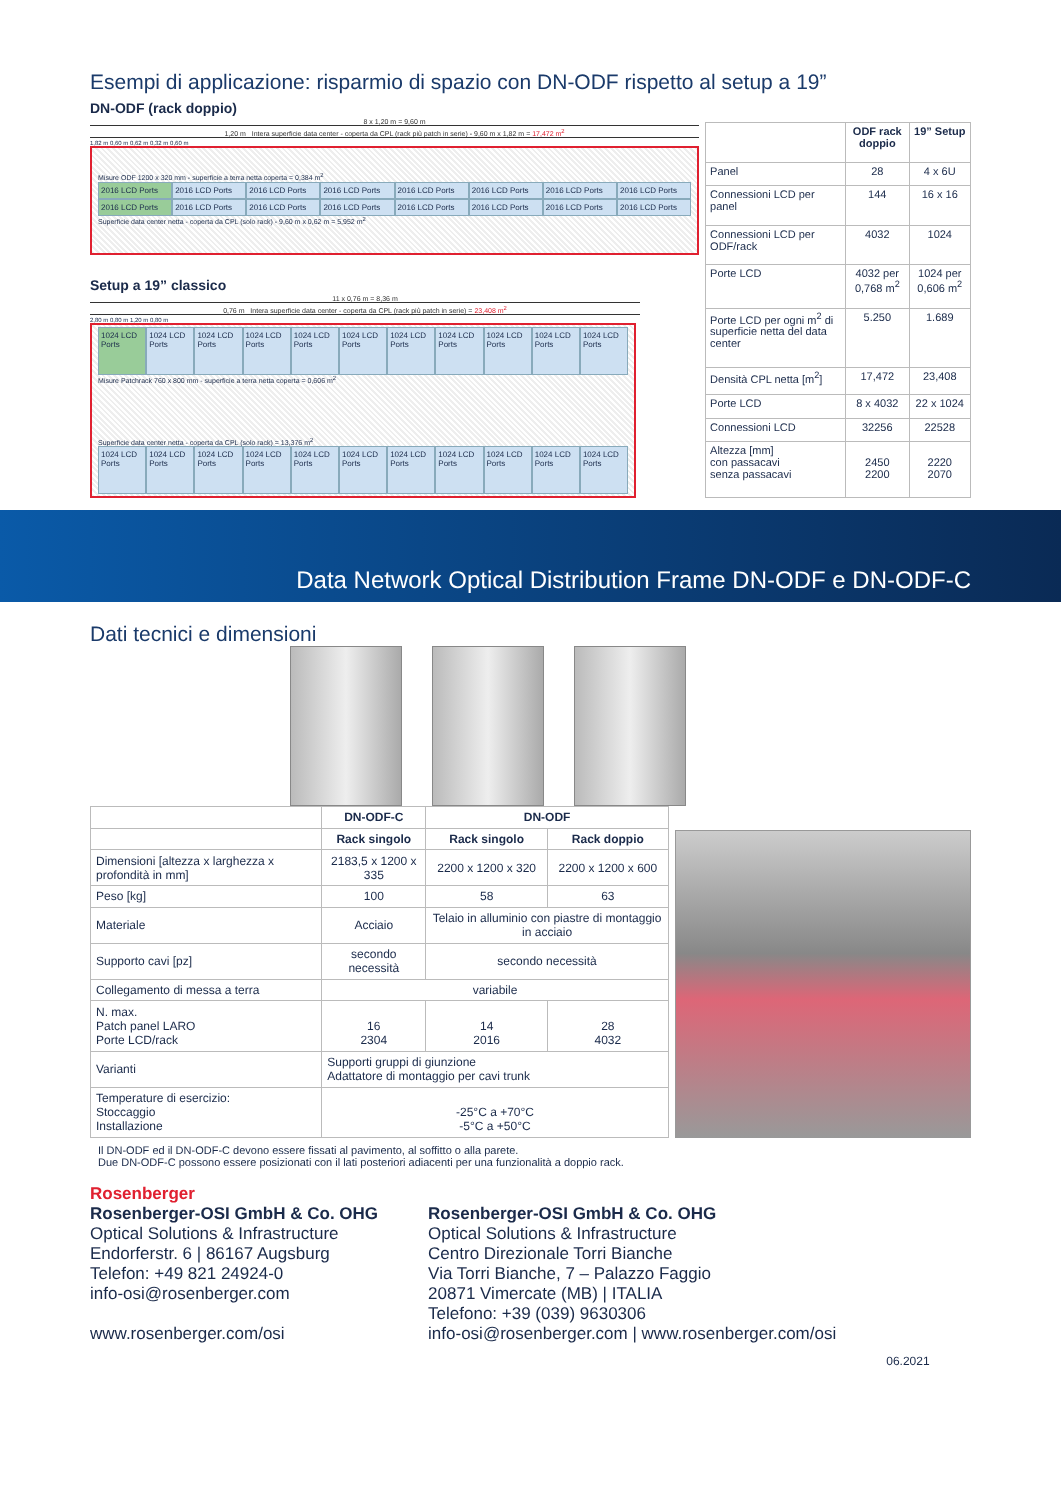Esempi di applicazione: risparmio di spazio con DN-ODF rispetto al setup a 19”
DN-ODF (rack doppio)
8 x 1,20 m = 9,60 m
1,20 m Intera superficie data center - coperta da CPL (rack più patch in serie) - 9,60 m x 1,82 m = 17,472 m<sup>2</sup>
1,82 m 0,60 m 0,62 m 0,32 m 0,60 m
Misure ODF 1200 x 320 mm - superficie a terra netta coperta = 0,384 m<sup>2</sup>
2016 LCD Ports 2016 LCD Ports 2016 LCD Ports 2016 LCD Ports 2016 LCD Ports 2016 LCD Ports 2016 LCD Ports 2016 LCD Ports
2016 LCD Ports 2016 LCD Ports 2016 LCD Ports 2016 LCD Ports 2016 LCD Ports 2016 LCD Ports 2016 LCD Ports 2016 LCD Ports
Superficie data center netta - coperta da CPL (solo rack) - 9,60 m x 0,62 m = 5,952 m<sup>2</sup>
Setup a 19” classico
11 x 0,76 m = 8,36 m
0,76 m Intera superficie data center - coperta da CPL (rack più patch in serie) = 23,408 m<sup>2</sup>
2,80 m 0,80 m 1,20 m 0,80 m
1024 LCD Ports 1024 LCD Ports 1024 LCD Ports 1024 LCD Ports 1024 LCD Ports 1024 LCD Ports 1024 LCD Ports 1024 LCD Ports 1024 LCD Ports 1024 LCD Ports 1024 LCD Ports
Misure Patchrack 760 x 800 mm - superficie a terra netta coperta = 0,606 m<sup>2</sup>
Superficie data center netta - coperta da CPL (solo rack) = 13,376 m<sup>2</sup>
1024 LCD Ports 1024 LCD Ports 1024 LCD Ports 1024 LCD Ports 1024 LCD Ports 1024 LCD Ports 1024 LCD Ports 1024 LCD Ports 1024 LCD Ports 1024 LCD Ports 1024 LCD Ports
| | ODF rack doppio | 19” Setup |
| --- | --- | --- |
| Panel | 28 | 4 x 6U |
| Connessioni LCD per panel | 144 | 16 x 16 |
| Connessioni LCD per ODF/rack | 4032 | 1024 |
| Porte LCD | 4032 per 0,768 m<sup>2</sup> | 1024 per 0,606 m<sup>2</sup> |
| Porte LCD per ogni m<sup>2</sup> di superficie netta del data center | 5.250 | 1.689 |
| Densità CPL netta [m<sup>2</sup>] | 17,472 | 23,408 |
| Porte LCD | 8 x 4032 | 22 x 1024 |
| Connessioni LCD | 32256 | 22528 |
| Altezza [mm] con passacavi senza passacavi | 2450 2200 | 2220 2070 |
Data Network Optical Distribution Frame DN-ODF e DN-ODF-C
Dati tecnici e dimensioni
| | DN-ODF-C | DN-ODF | |
| --- | --- | --- | --- |
| | Rack singolo | Rack singolo | Rack doppio |
| Dimensioni [altezza x larghezza x profondità in mm] | 2183,5 x 1200 x 335 | 2200 x 1200 x 320 | 2200 x 1200 x 600 |
| Peso [kg] | 100 | 58 | 63 |
| Materiale | Acciaio | Telaio in alluminio con piastre di montaggio in acciaio | |
| Supporto cavi [pz] | secondo necessità | secondo necessità | |
| Collegamento di messa a terra | variabile | | |
| N. max. Patch panel LARO Porte LCD/rack | 16 2304 | 14 2016 | 28 4032 |
| Varianti | Supporti gruppi di giunzione Adattatore di montaggio per cavi trunk | | |
| Temperature di esercizio: Stoccaggio Installazione | -25°C a +70°C -5°C a +50°C | | |
Il DN-ODF ed il DN-ODF-C devono essere fissati al pavimento, al soffitto o alla parete.
Due DN-ODF-C possono essere posizionati con il lati posteriori adiacenti per una funzionalità a doppio rack.
Rosenberger
Rosenberger-OSI GmbH & Co. OHG
Optical Solutions & Infrastructure
Endorferstr. 6 | 86167 Augsburg
Telefon: +49 821 24924-0
info-osi@rosenberger.com
www.rosenberger.com/osi
Rosenberger-OSI GmbH & Co. OHG
Optical Solutions & Infrastructure
Centro Direzionale Torri Bianche
Via Torri Bianche, 7 – Palazzo Faggio
20871 Vimercate (MB) | ITALIA
Telefono: +39 (039) 9630306
info-osi@rosenberger.com | www.rosenberger.com/osi
06.2021